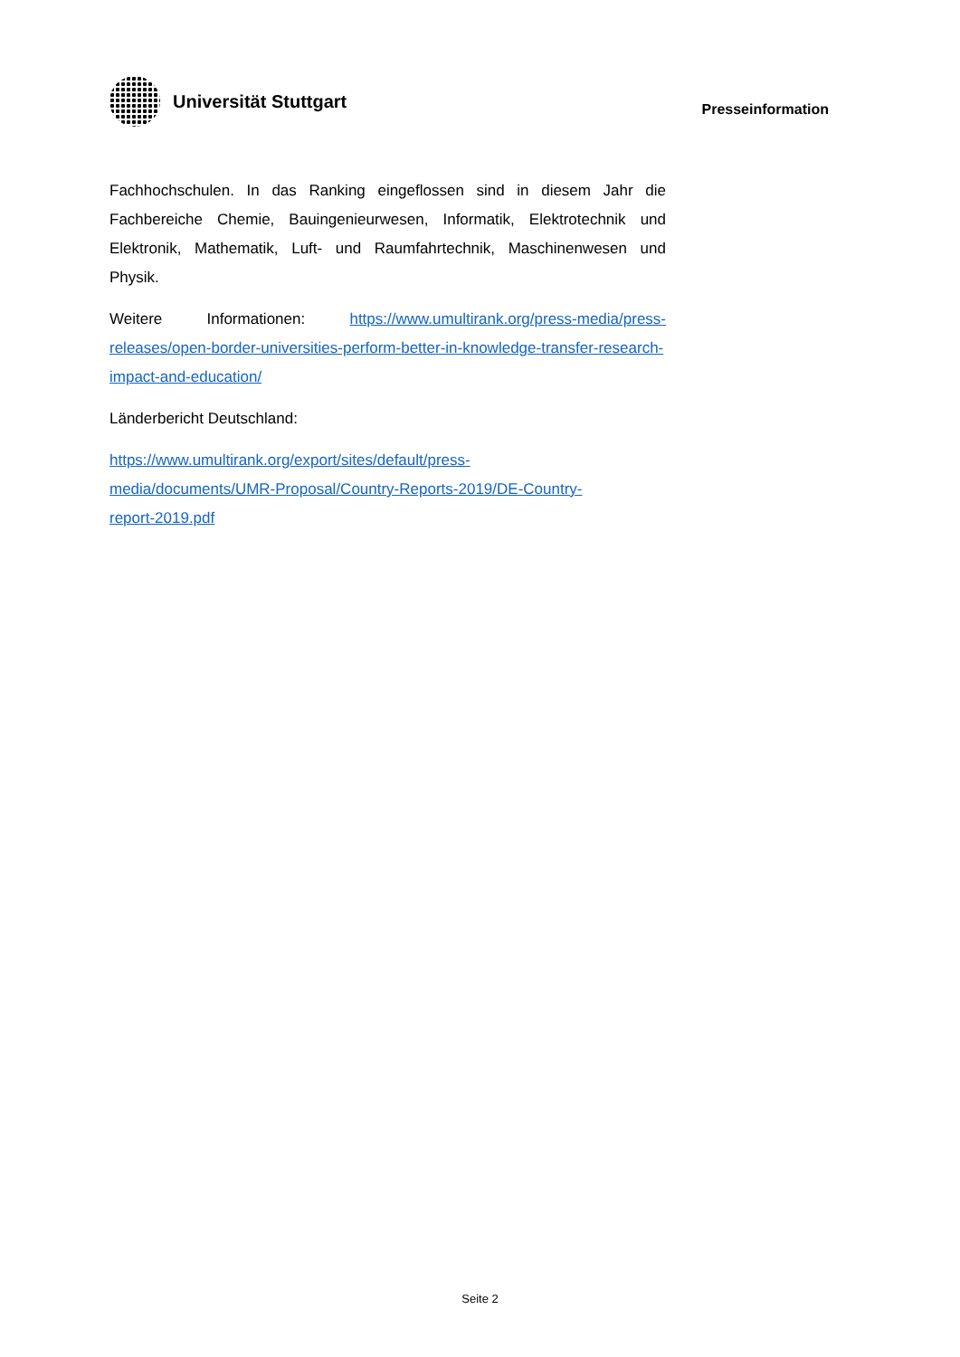Universität Stuttgart
Presseinformation
Fachhochschulen. In das Ranking eingeflossen sind in diesem Jahr die Fachbereiche Chemie, Bauingenieurwesen, Informatik, Elektrotechnik und Elektronik, Mathematik, Luft- und Raumfahrtechnik, Maschinenwesen und Physik.
Weitere Informationen: https://www.umultirank.org/press-media/press-releases/open-border-universities-perform-better-in-knowledge-transfer-research-impact-and-education/
Länderbericht Deutschland:
https://www.umultirank.org/export/sites/default/press-
media/documents/UMR-Proposal/Country-Reports-2019/DE-Country-
report-2019.pdf
Seite 2